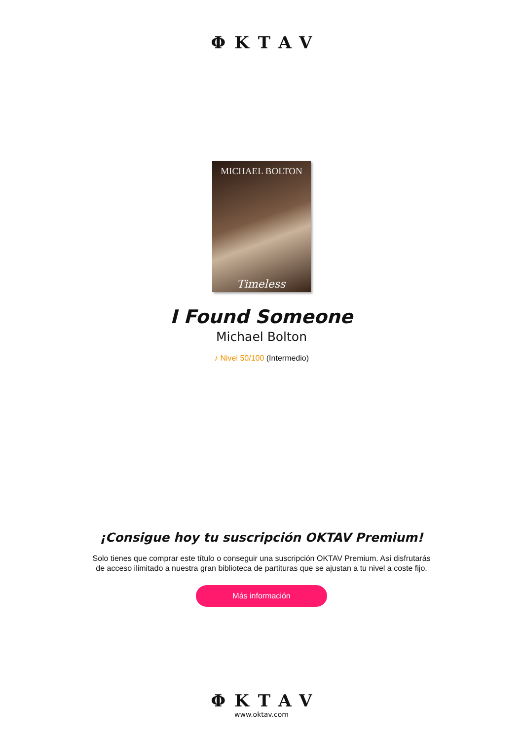ΦKTAV
MICHAEL BOLTON
Timeless
I Found Someone
Michael Bolton
♪ Nivel 50/100 (Intermedio)
¡Consigue hoy tu suscripción OKTAV Premium!
Solo tienes que comprar este título o conseguir una suscripción OKTAV Premium. Así disfrutarás de acceso ilimitado a nuestra gran biblioteca de partituras que se ajustan a tu nivel a coste fijo.
Más información
ΦKTAV
www.oktav.com